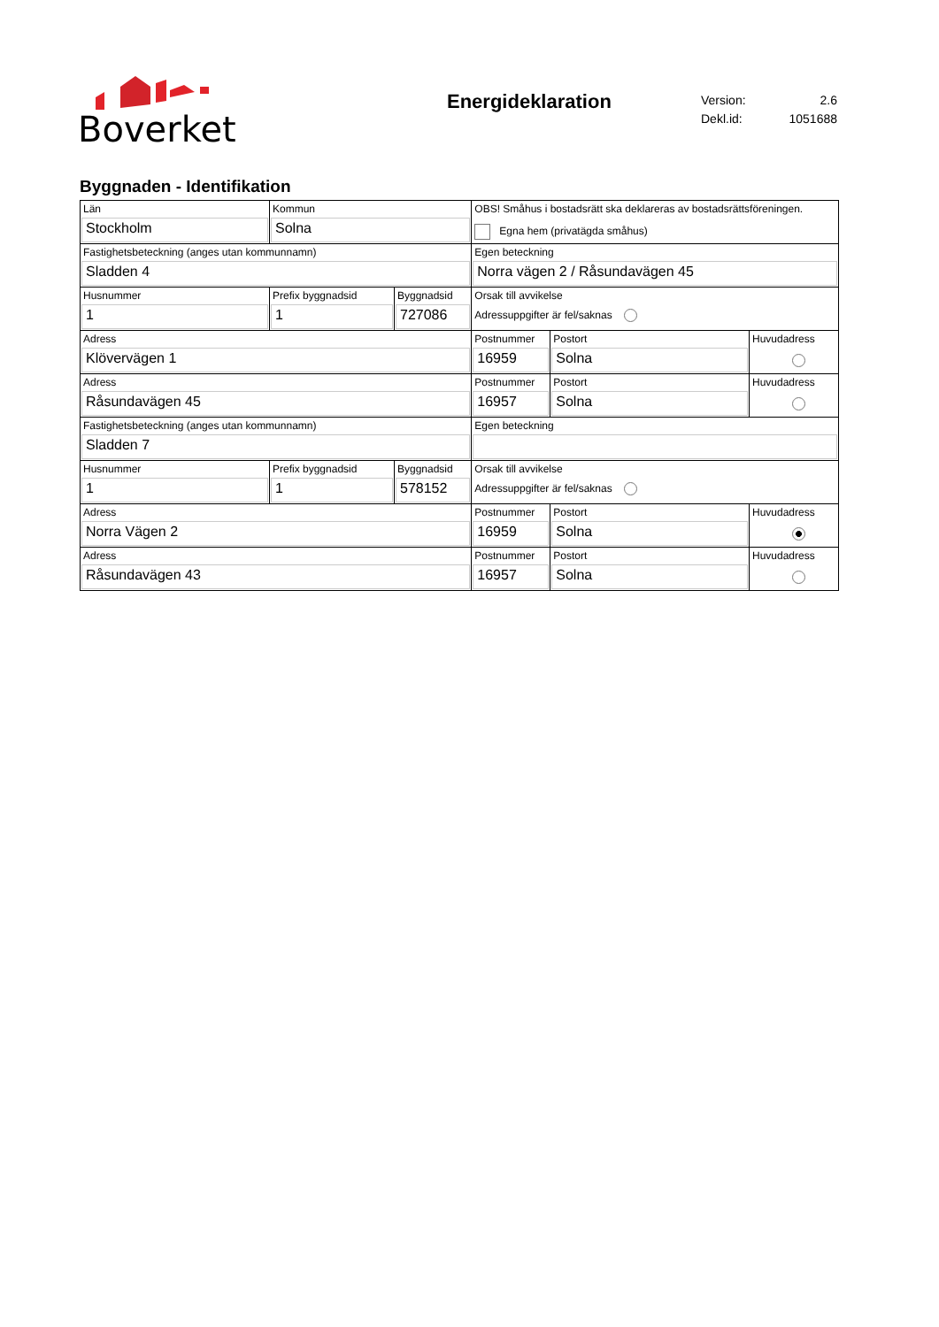Boverket
Energideklaration
| Version: | 2.6 |
| Dekl.id: | 1051688 |
Byggnaden - Identifikation
| Län Stockholm | Kommun Solna | | OBS! Småhus i bostadsrätt ska deklareras av bostadsrättsföreningen. Egna hem (privatägda småhus) | | |
| Fastighetsbeteckning (anges utan kommunnamn) Sladden 4 | | | Egen beteckning Norra vägen 2 / Råsundavägen 45 | | |
| Husnummer 1 | Prefix byggnadsid 1 | Byggnadsid 727086 | Orsak till avvikelse Adressuppgifter är fel/saknas | | |
| Adress Klövervägen 1 | | | Postnummer 16959 | Postort Solna | Huvudadress |
| Adress Råsundavägen 45 | | | Postnummer 16957 | Postort Solna | Huvudadress |
| Fastighetsbeteckning (anges utan kommunnamn) Sladden 7 | | | Egen beteckning | | |
| Husnummer 1 | Prefix byggnadsid 1 | Byggnadsid 578152 | Orsak till avvikelse Adressuppgifter är fel/saknas | | |
| Adress Norra Vägen 2 | | | Postnummer 16959 | Postort Solna | Huvudadress |
| Adress Råsundavägen 43 | | | Postnummer 16957 | Postort Solna | Huvudadress |